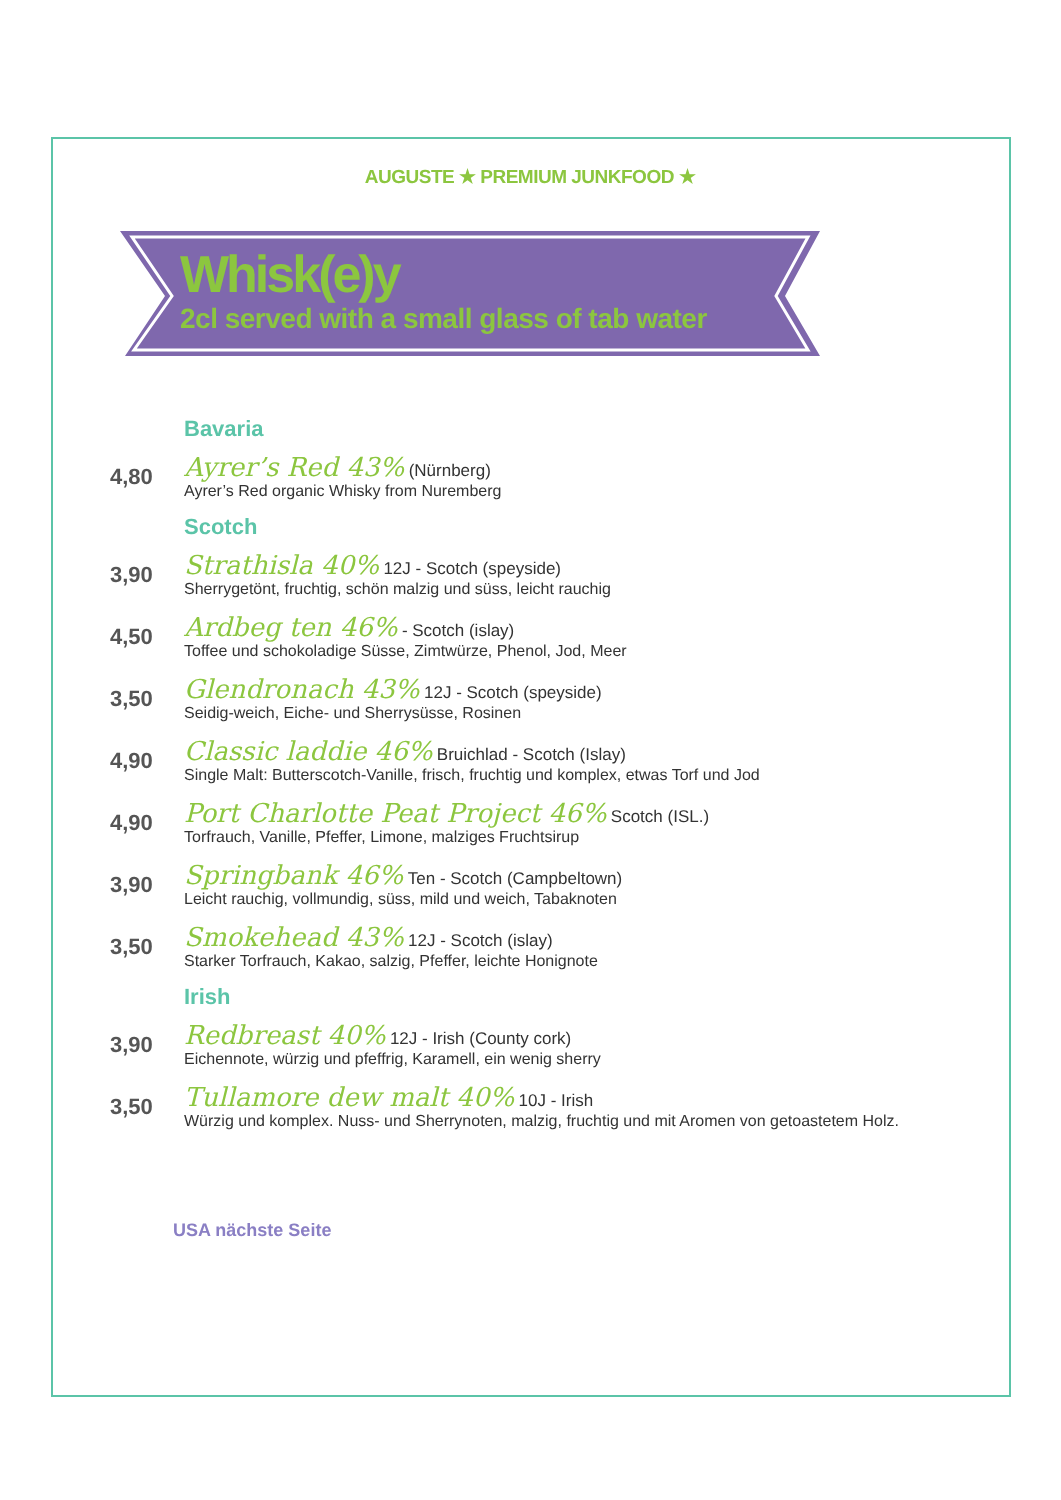AUGUSTE ★ PREMIUM JUNKFOOD ★
Whisk(e)y
2cl served with a small glass of tab water
Bavaria
4,80
Ayrer’s Red 43% (Nürnberg)
Ayrer’s Red organic Whisky from Nuremberg
Scotch
3,90
Strathisla 40% 12J - Scotch (speyside)
Sherrygetönt, fruchtig, schön malzig und süss, leicht rauchig
4,50
Ardbeg ten 46% - Scotch (islay)
Toffee und schokoladige Süsse, Zimtwürze, Phenol, Jod, Meer
3,50
Glendronach 43% 12J - Scotch (speyside)
Seidig-weich, Eiche- und Sherrysüsse, Rosinen
4,90
Classic laddie 46% Bruichlad - Scotch (Islay)
Single Malt: Butterscotch-Vanille, frisch, fruchtig und komplex, etwas Torf und Jod
4,90
Port Charlotte Peat Project 46% Scotch (ISL.)
Torfrauch, Vanille, Pfeffer, Limone, malziges Fruchtsirup
3,90
Springbank 46% Ten - Scotch (Campbeltown)
Leicht rauchig, vollmundig, süss, mild und weich, Tabaknoten
3,50
Smokehead 43% 12J - Scotch (islay)
Starker Torfrauch, Kakao, salzig, Pfeffer, leichte Honignote
Irish
3,90
Redbreast 40% 12J - Irish (County cork)
Eichennote, würzig und pfeffrig, Karamell, ein wenig sherry
3,50
Tullamore dew malt 40% 10J - Irish
Würzig und komplex. Nuss- und Sherrynoten, malzig, fruchtig und mit Aromen von getoastetem Holz.
USA nächste Seite